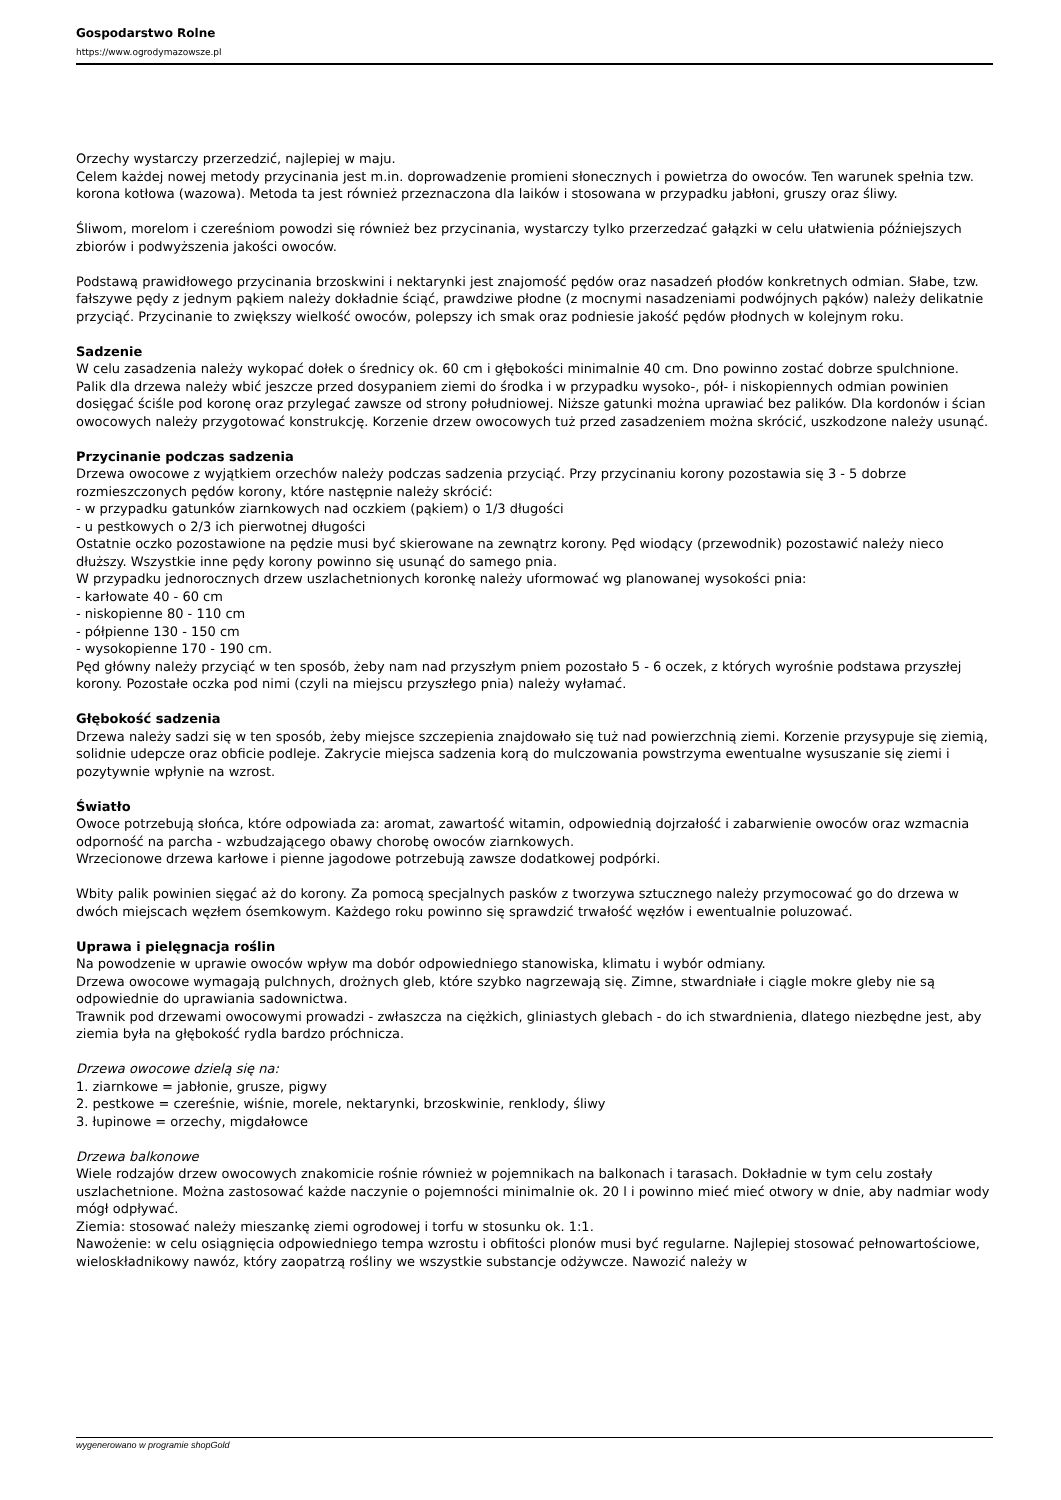Gospodarstwo Rolne
https://www.ogrodymazowsze.pl
Orzechy wystarczy przerzedzić, najlepiej w maju.
Celem każdej nowej metody przycinania jest m.in. doprowadzenie promieni słonecznych i powietrza do owoców. Ten warunek spełnia tzw. korona kotłowa (wazowa). Metoda ta jest również przeznaczona dla laików i stosowana w przypadku jabłoni, gruszy oraz śliwy.
Śliwom, morelom i czereśniom powodzi się również bez przycinania, wystarczy tylko przerzedzać gałązki w celu ułatwienia późniejszych zbiorów i podwyższenia jakości owoców.
Podstawą prawidłowego przycinania brzoskwini i nektarynki jest znajomość pędów oraz nasadzeń płodów konkretnych odmian. Słabe, tzw. fałszywe pędy z jednym pąkiem należy dokładnie ściąć, prawdziwe płodne (z mocnymi nasadzeniami podwójnych pąków) należy delikatnie przyciąć. Przycinanie to zwiększy wielkość owoców, polepszy ich smak oraz podniesie jakość pędów płodnych w kolejnym roku.
Sadzenie
W celu zasadzenia należy wykopać dołek o średnicy ok. 60 cm i głębokości minimalnie 40 cm. Dno powinno zostać dobrze spulchnione. Palik dla drzewa należy wbić jeszcze przed dosypaniem ziemi do środka i w przypadku wysoko-, pół- i niskopiennych odmian powinien dosięgać ściśle pod koronę oraz przylegać zawsze od strony południowej. Niższe gatunki można uprawiać bez palików. Dla kordonów i ścian owocowych należy przygotować konstrukcję. Korzenie drzew owocowych tuż przed zasadzeniem można skrócić, uszkodzone należy usunąć.
Przycinanie podczas sadzenia
Drzewa owocowe z wyjątkiem orzechów należy podczas sadzenia przyciąć. Przy przycinaniu korony pozostawia się 3 - 5 dobrze rozmieszczonych pędów korony, które następnie należy skrócić:
- w przypadku gatunków ziarnkowych nad oczkiem (pąkiem) o 1/3 długości
- u pestkowych o 2/3 ich pierwotnej długości
Ostatnie oczko pozostawione na pędzie musi być skierowane na zewnątrz korony. Pęd wiodący (przewodnik) pozostawić należy nieco dłuższy. Wszystkie inne pędy korony powinno się usunąć do samego pnia.
W przypadku jednorocznych drzew uszlachetnionych koronkę należy uformować wg planowanej wysokości pnia:
- karłowate 40 - 60 cm
- niskopienne 80 - 110 cm
- półpienne 130 - 150 cm
- wysokopienne 170 - 190 cm.
Pęd główny należy przyciąć w ten sposób, żeby nam nad przyszłym pniem pozostało 5 - 6 oczek, z których wyrośnie podstawa przyszłej korony. Pozostałe oczka pod nimi (czyli na miejscu przyszłego pnia) należy wyłamać.
Głębokość sadzenia
Drzewa należy sadzi się w ten sposób, żeby miejsce szczepienia znajdowało się tuż nad powierzchnią ziemi. Korzenie przysypuje się ziemią, solidnie udepcze oraz obficie podleje. Zakrycie miejsca sadzenia korą do mulczowania powstrzyma ewentualne wysuszanie się ziemi i pozytywnie wpłynie na wzrost.
Światło
Owoce potrzebują słońca, które odpowiada za: aromat, zawartość witamin, odpowiednią dojrzałość i zabarwienie owoców oraz wzmacnia odporność na parcha - wzbudzającego obawy chorobę owoców ziarnkowych.
Wrzecionowe drzewa karłowe i pienne jagodowe potrzebują zawsze dodatkowej podpórki.
Wbity palik powinien sięgać aż do korony. Za pomocą specjalnych pasków z tworzywa sztucznego należy przymocować go do drzewa w dwóch miejscach węzłem ósemkowym. Każdego roku powinno się sprawdzić trwałość węzłów i ewentualnie poluzować.
Uprawa i pielęgnacja roślin
Na powodzenie w uprawie owoców wpływ ma dobór odpowiedniego stanowiska, klimatu i wybór odmiany.
Drzewa owocowe wymagają pulchnych, drożnych gleb, które szybko nagrzewają się. Zimne, stwardniałe i ciągle mokre gleby nie są odpowiednie do uprawiania sadownictwa.
Trawnik pod drzewami owocowymi prowadzi - zwłaszcza na ciężkich, gliniastych glebach - do ich stwardnienia, dlatego niezbędne jest, aby ziemia była na głębokość rydla bardzo próchnicza.
Drzewa owocowe dzielą się na:
1. ziarnkowe = jabłonie, grusze, pigwy
2. pestkowe = czereśnie, wiśnie, morele, nektarynki, brzoskwinie, renklody, śliwy
3. łupinowe = orzechy, migdałowce
Drzewa balkonowe
Wiele rodzajów drzew owocowych znakomicie rośnie również w pojemnikach na balkonach i tarasach. Dokładnie w tym celu zostały uszlachetnione. Można zastosować każde naczynie o pojemności minimalnie ok. 20 l i powinno mieć mieć otwory w dnie, aby nadmiar wody mógł odpływać.
Ziemia: stosować należy mieszankę ziemi ogrodowej i torfu w stosunku ok. 1:1.
Nawożenie: w celu osiągnięcia odpowiedniego tempa wzrostu i obfitości plonów musi być regularne. Najlepiej stosować pełnowartościowe, wieloskładnikowy nawóz, który zaopatrzą rośliny we wszystkie substancje odżywcze. Nawozić należy w
wygenerowano w programie shopGold